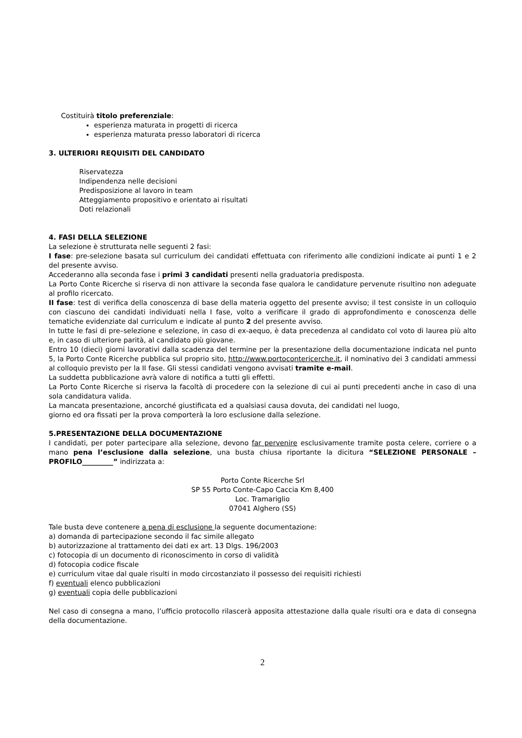Costituirà titolo preferenziale:
esperienza maturata in progetti di ricerca
esperienza maturata presso laboratori di ricerca
3. ULTERIORI REQUISITI DEL CANDIDATO
Riservatezza
Indipendenza nelle decisioni
Predisposizione al lavoro in team
Atteggiamento propositivo e orientato ai risultati
Doti relazionali
4. FASI DELLA SELEZIONE
La selezione è strutturata nelle seguenti 2 fasi:
I fase: pre-selezione basata sul curriculum dei candidati effettuata con riferimento alle condizioni indicate ai punti 1 e 2 del presente avviso.
Accederanno alla seconda fase i primi 3 candidati presenti nella graduatoria predisposta.
La Porto Conte Ricerche si riserva di non attivare la seconda fase qualora le candidature pervenute risultino non adeguate al profilo ricercato.
II fase: test di verifica della conoscenza di base della materia oggetto del presente avviso; il test consiste in un colloquio con ciascuno dei candidati individuati nella I fase, volto a verificare il grado di approfondimento e conoscenza delle tematiche evidenziate dal curriculum e indicate al punto 2 del presente avviso.
In tutte le fasi di pre–selezione e selezione, in caso di ex-aequo, è data precedenza al candidato col voto di laurea più alto e, in caso di ulteriore parità, al candidato più giovane.
Entro 10 (dieci) giorni lavorativi dalla scadenza del termine per la presentazione della documentazione indicata nel punto 5, la Porto Conte Ricerche pubblica sul proprio sito, http://www.portocontericerche.it, il nominativo dei 3 candidati ammessi al colloquio previsto per la II fase. Gli stessi candidati vengono avvisati tramite e-mail.
La suddetta pubblicazione avrà valore di notifica a tutti gli effetti.
La Porto Conte Ricerche si riserva la facoltà di procedere con la selezione di cui ai punti precedenti anche in caso di una sola candidatura valida.
La mancata presentazione, ancorché giustificata ed a qualsiasi causa dovuta, dei candidati nel luogo,
giorno ed ora fissati per la prova comporterà la loro esclusione dalla selezione.
5.PRESENTAZIONE DELLA DOCUMENTAZIONE
I candidati, per poter partecipare alla selezione, devono far pervenire esclusivamente tramite posta celere, corriere o a mano pena l’esclusione dalla selezione, una busta chiusa riportante la dicitura “SELEZIONE PERSONALE – PROFILO_________” indirizzata a:
Porto Conte Ricerche Srl
SP 55 Porto Conte-Capo Caccia Km 8,400
Loc. Tramariglio
07041 Alghero (SS)
Tale busta deve contenere a pena di esclusione la seguente documentazione:
a) domanda di partecipazione secondo il fac simile allegato
b) autorizzazione al trattamento dei dati ex art. 13 Dlgs. 196/2003
c) fotocopia di un documento di riconoscimento in corso di validità
d) fotocopia codice fiscale
e) curriculum vitae dal quale risulti in modo circostanziato il possesso dei requisiti richiesti
f) eventuali elenco pubblicazioni
g) eventuali copia delle pubblicazioni
Nel caso di consegna a mano, l’ufficio protocollo rilascerà apposita attestazione dalla quale risulti ora e data di consegna della documentazione.
2